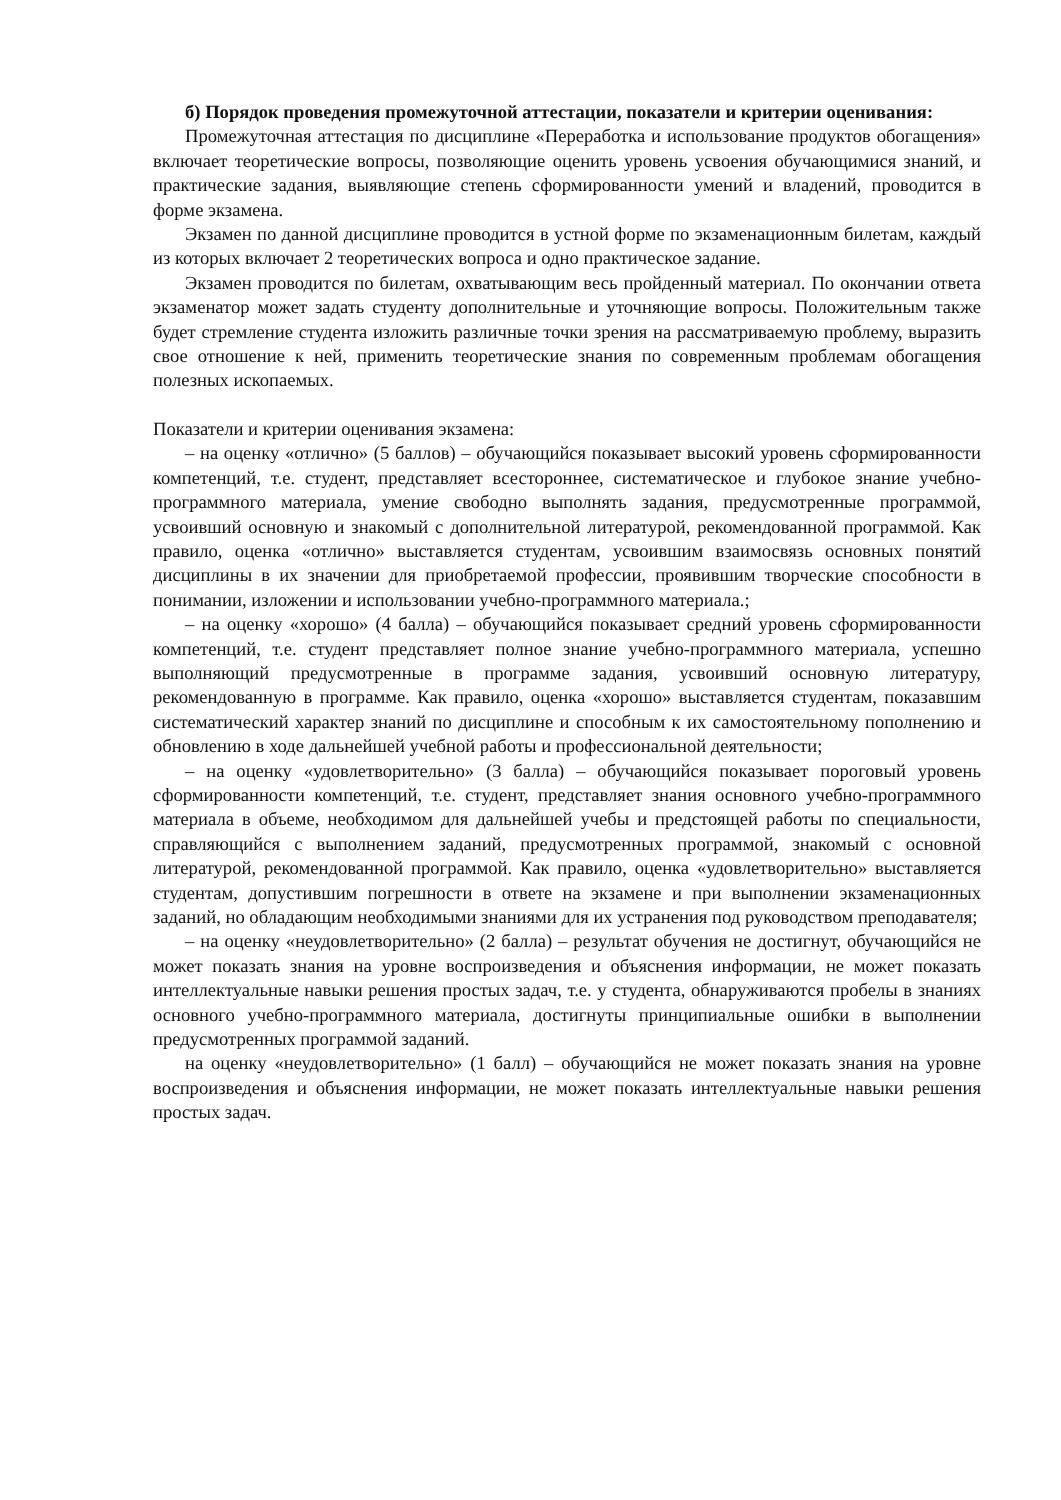б) Порядок проведения промежуточной аттестации, показатели и критерии оценивания:
Промежуточная аттестация по дисциплине «Переработка и использование продуктов обогащения» включает теоретические вопросы, позволяющие оценить уровень усвоения обучающимися знаний, и практические задания, выявляющие степень сформированности умений и владений, проводится в форме экзамена.
Экзамен по данной дисциплине проводится в устной форме по экзаменационным билетам, каждый из которых включает 2 теоретических вопроса и одно практическое задание.
Экзамен проводится по билетам, охватывающим весь пройденный материал. По окончании ответа экзаменатор может задать студенту дополнительные и уточняющие вопросы. Положительным также будет стремление студента изложить различные точки зрения на рассматриваемую проблему, выразить свое отношение к ней, применить теоретические знания по современным проблемам обогащения полезных ископаемых.
Показатели и критерии оценивания экзамена:
– на оценку «отлично» (5 баллов) – обучающийся показывает высокий уровень сформированности компетенций, т.е. студент, представляет всестороннее, систематическое и глубокое знание учебно-программного материала, умение свободно выполнять задания, предусмотренные программой, усвоивший основную и знакомый с дополнительной литературой, рекомендованной программой. Как правило, оценка «отлично» выставляется студентам, усвоившим взаимосвязь основных понятий дисциплины в их значении для приобретаемой профессии, проявившим творческие способности в понимании, изложении и использовании учебно-программного материала.;
– на оценку «хорошо» (4 балла) – обучающийся показывает средний уровень сформированности компетенций, т.е. студент представляет полное знание учебно-программного материала, успешно выполняющий предусмотренные в программе задания, усвоивший основную литературу, рекомендованную в программе. Как правило, оценка «хорошо» выставляется студентам, показавшим систематический характер знаний по дисциплине и способным к их самостоятельному пополнению и обновлению в ходе дальнейшей учебной работы и профессиональной деятельности;
– на оценку «удовлетворительно» (3 балла) – обучающийся показывает пороговый уровень сформированности компетенций, т.е. студент, представляет знания основного учебно-программного материала в объеме, необходимом для дальнейшей учебы и предстоящей работы по специальности, справляющийся с выполнением заданий, предусмотренных программой, знакомый с основной литературой, рекомендованной программой. Как правило, оценка «удовлетворительно» выставляется студентам, допустившим погрешности в ответе на экзамене и при выполнении экзаменационных заданий, но обладающим необходимыми знаниями для их устранения под руководством преподавателя;
– на оценку «неудовлетворительно» (2 балла) – результат обучения не достигнут, обучающийся не может показать знания на уровне воспроизведения и объяснения информации, не может показать интеллектуальные навыки решения простых задач, т.е. у студента, обнаруживаются пробелы в знаниях основного учебно-программного материала, достигнуты принципиальные ошибки в выполнении предусмотренных программой заданий.
на оценку «неудовлетворительно» (1 балл) – обучающийся не может показать знания на уровне воспроизведения и объяснения информации, не может показать интеллектуальные навыки решения простых задач.